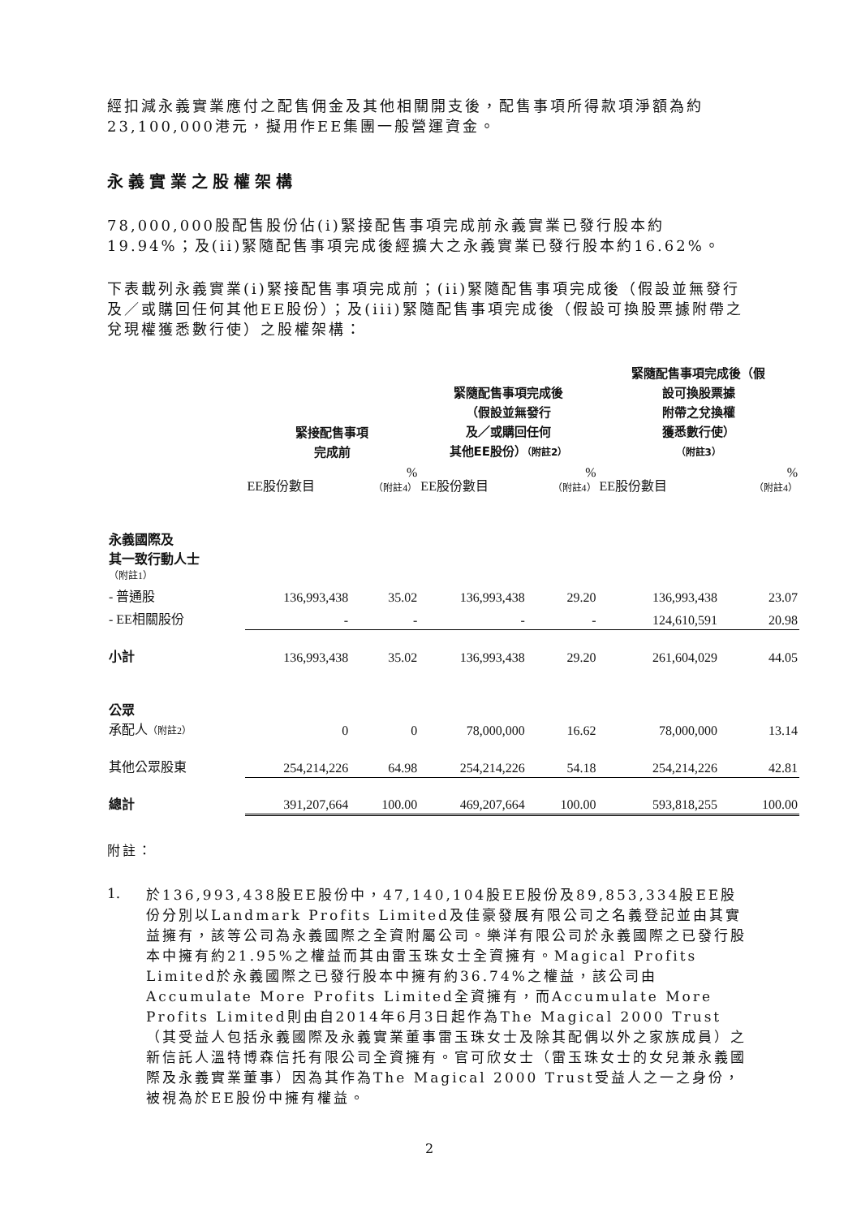經扣減永義實業應付之配售佣金及其他相關開支後，配售事項所得款項淨額為約23,100,000港元，擬用作EE集團一般營運資金。
永義實業之股權架構
78,000,000股配售股份佔(i)緊接配售事項完成前永義實業已發行股本約19.94%；及(ii)緊隨配售事項完成後經擴大之永義實業已發行股本約16.62%。
下表載列永義實業(i)緊接配售事項完成前；(ii)緊隨配售事項完成後（假設並無發行及／或購回任何其他EE股份）；及(iii)緊隨配售事項完成後（假設可換股票據附帶之兌現權獲悉數行使）之股權架構：
| | 緊接配售事項 完成前 | | 緊隨配售事項完成後 （假設並無發行 及／或購回任何 其他EE股份） （附註2） | | 緊隨配售事項完成後（假 設可換股票據 附帶之兌換權 獲悉數行使） （附註3） | |
| --- | --- | --- | --- | --- | --- | --- |
| | EE股份數目 | % （附註4） | EE股份數目 | % （附註4） | EE股份數目 | % （附註4） |
| 永義國際及 其一致行動人士 （附註1） | | | | | | |
| - 普通股 | 136,993,438 | 35.02 | 136,993,438 | 29.20 | 136,993,438 | 23.07 |
| - EE相關股份 | - | - | - | - | 124,610,591 | 20.98 |
| 小計 | 136,993,438 | 35.02 | 136,993,438 | 29.20 | 261,604,029 | 44.05 |
| 公眾 承配人 （附註2） | 0 | 0 | 78,000,000 | 16.62 | 78,000,000 | 13.14 |
| 其他公眾股東 | 254,214,226 | 64.98 | 254,214,226 | 54.18 | 254,214,226 | 42.81 |
| 總計 | 391,207,664 | 100.00 | 469,207,664 | 100.00 | 593,818,255 | 100.00 |
附註：
1.
於136,993,438股EE股份中，47,140,104股EE股份及89,853,334股EE股份分別以Landmark Profits Limited及佳豪發展有限公司之名義登記並由其實益擁有，該等公司為永義國際之全資附屬公司。樂洋有限公司於永義國際之已發行股本中擁有約21.95%之權益而其由雷玉珠女士全資擁有。Magical Profits Limited於永義國際之已發行股本中擁有約36.74%之權益，該公司由Accumulate More Profits Limited全資擁有，而Accumulate More Profits Limited則由自2014年6月3日起作為The Magical 2000 Trust（其受益人包括永義國際及永義實業董事雷玉珠女士及除其配偶以外之家族成員）之新信託人溫特博森信托有限公司全資擁有。官可欣女士（雷玉珠女士的女兒兼永義國際及永義實業董事）因為其作為The Magical 2000 Trust受益人之一之身份，被視為於EE股份中擁有權益。
2